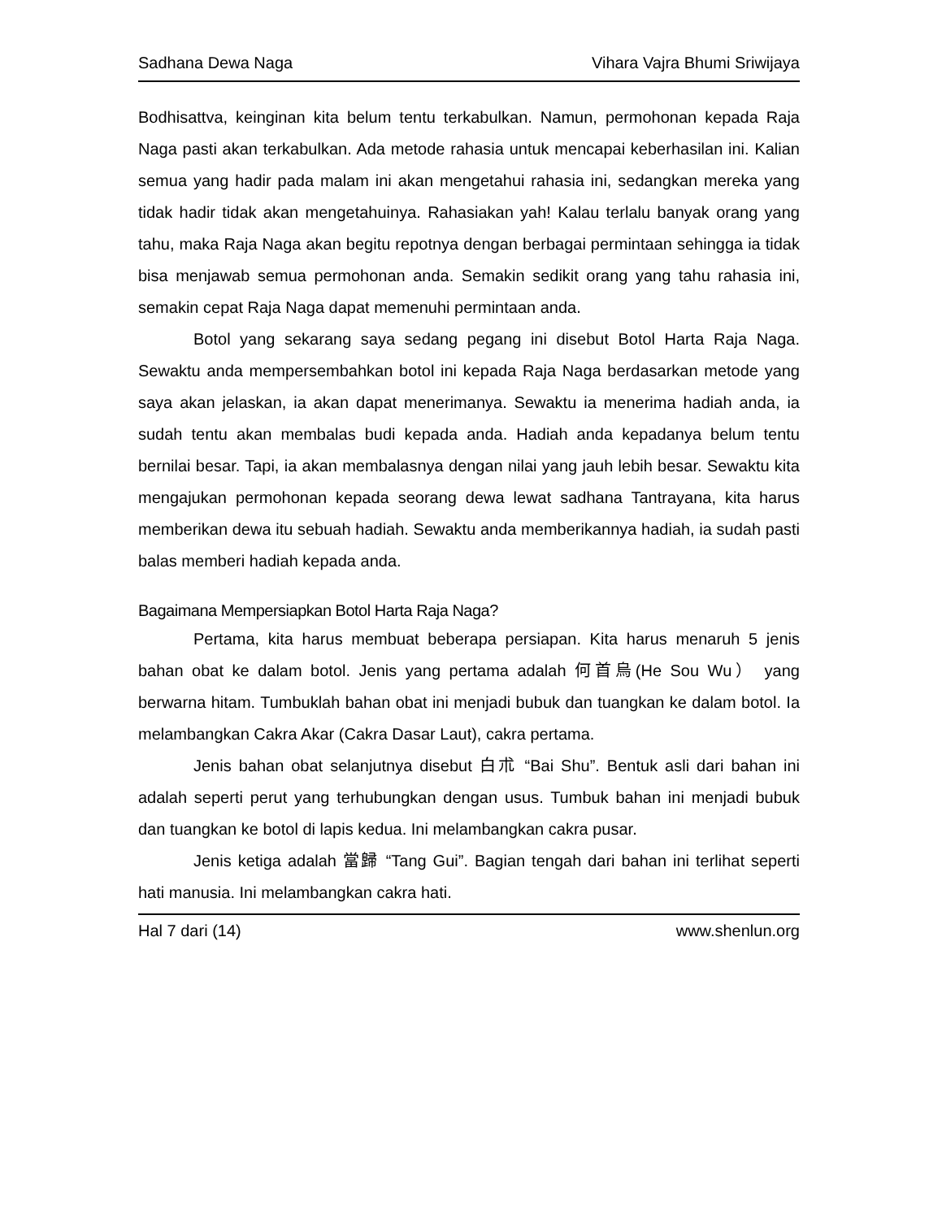Sadhana Dewa Naga Vihara Vajra Bhumi Sriwijaya
Bodhisattva, keinginan kita belum tentu terkabulkan. Namun, permohonan kepada Raja Naga pasti akan terkabulkan. Ada metode rahasia untuk mencapai keberhasilan ini. Kalian semua yang hadir pada malam ini akan mengetahui rahasia ini, sedangkan mereka yang tidak hadir tidak akan mengetahuinya. Rahasiakan yah! Kalau terlalu banyak orang yang tahu, maka Raja Naga akan begitu repotnya dengan berbagai permintaan sehingga ia tidak bisa menjawab semua permohonan anda. Semakin sedikit orang yang tahu rahasia ini, semakin cepat Raja Naga dapat memenuhi permintaan anda.
Botol yang sekarang saya sedang pegang ini disebut Botol Harta Raja Naga. Sewaktu anda mempersembahkan botol ini kepada Raja Naga berdasarkan metode yang saya akan jelaskan, ia akan dapat menerimanya. Sewaktu ia menerima hadiah anda, ia sudah tentu akan membalas budi kepada anda. Hadiah anda kepadanya belum tentu bernilai besar. Tapi, ia akan membalasnya dengan nilai yang jauh lebih besar. Sewaktu kita mengajukan permohonan kepada seorang dewa lewat sadhana Tantrayana, kita harus memberikan dewa itu sebuah hadiah. Sewaktu anda memberikannya hadiah, ia sudah pasti balas memberi hadiah kepada anda.
Bagaimana Mempersiapkan Botol Harta Raja Naga?
Pertama, kita harus membuat beberapa persiapan. Kita harus menaruh 5 jenis bahan obat ke dalam botol. Jenis yang pertama adalah 何首烏(He Sou Wu） yang berwarna hitam. Tumbuklah bahan obat ini menjadi bubuk dan tuangkan ke dalam botol. Ia melambangkan Cakra Akar (Cakra Dasar Laut), cakra pertama.
Jenis bahan obat selanjutnya disebut 白朮 “Bai Shu”. Bentuk asli dari bahan ini adalah seperti perut yang terhubungkan dengan usus. Tumbuk bahan ini menjadi bubuk dan tuangkan ke botol di lapis kedua. Ini melambangkan cakra pusar.
Jenis ketiga adalah 當歸 “Tang Gui”. Bagian tengah dari bahan ini terlihat seperti hati manusia. Ini melambangkan cakra hati.
Hal 7 dari (14) www.shenlun.org